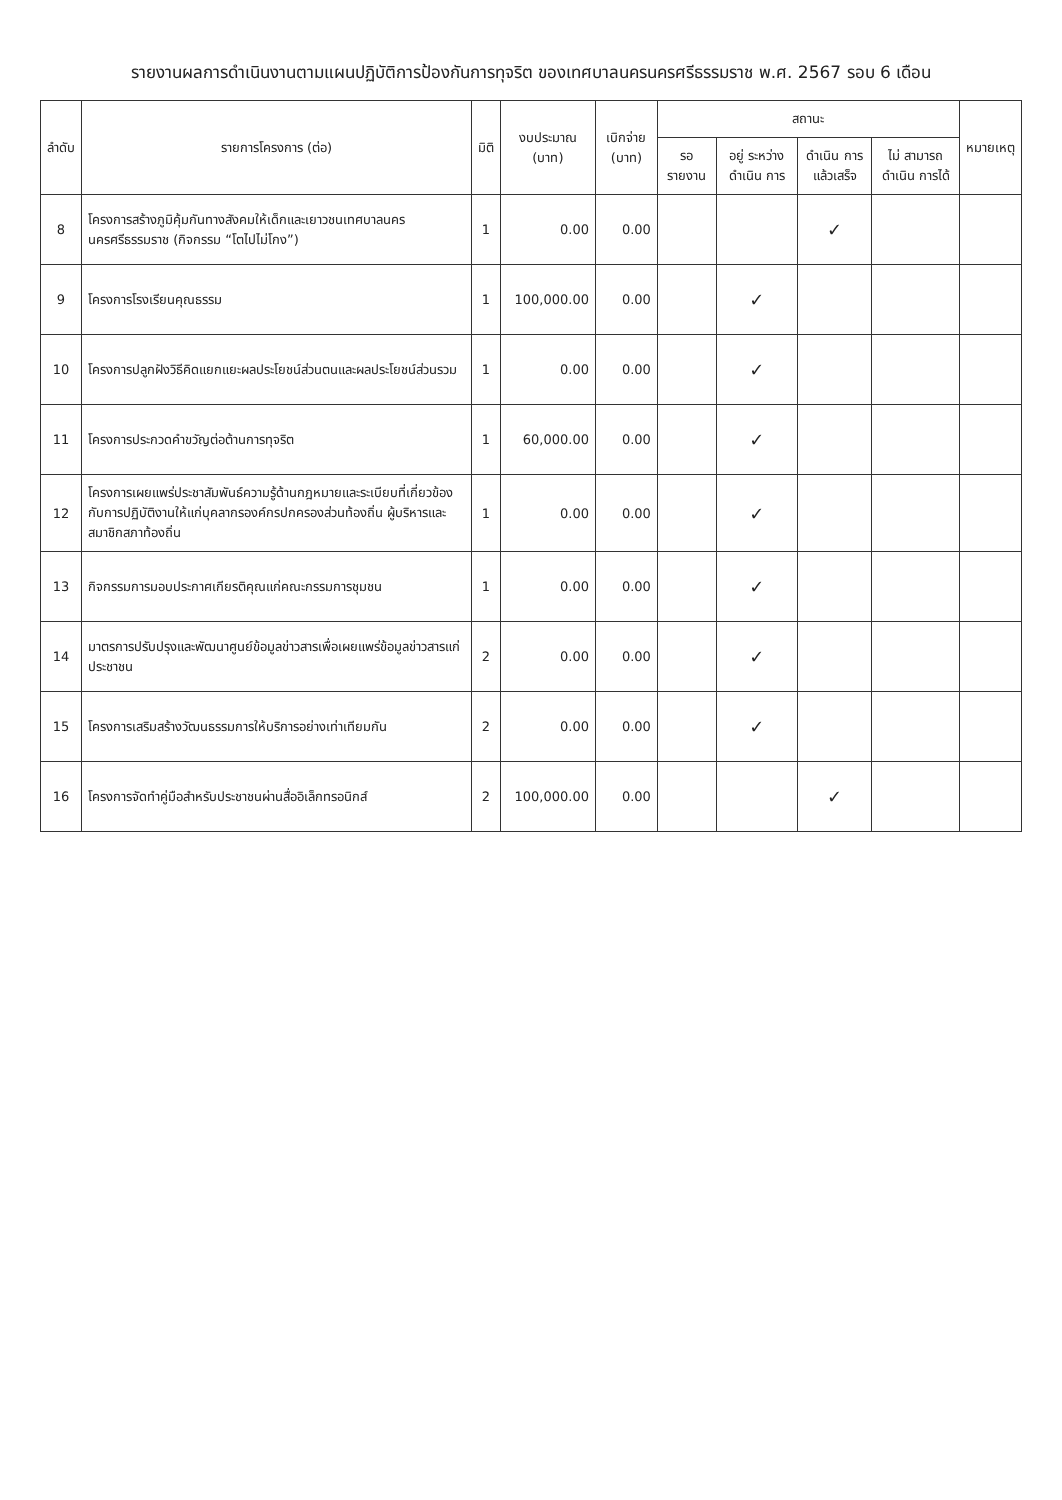รายงานผลการดำเนินงานตามแผนปฏิบัติการป้องกันการทุจริต ของเทศบาลนครนครศรีธรรมราช พ.ศ. 2567 รอบ 6 เดือน
| ลำดับ | รายการโครงการ (ต่อ) | มิติ | งบประมาณ (บาท) | เบิกจ่าย (บาท) | สถานะ | | | | หมายเหตุ |
| --- | --- | --- | --- | --- | --- | --- | --- | --- | --- |
| | | | | | รอ รายงาน | อยู่ ระหว่าง ดำเนิน การ | ดำเนิน การ แล้วเสร็จ | ไม่ สามารถ ดำเนิน การได้ | |
| 8 | โครงการสร้างภูมิคุ้มกันทางสังคมให้เด็กและเยาวชนเทศบาลนครนครศรีธรรมราช (กิจกรรม “โตไปไม่โกง”) | 1 | 0.00 | 0.00 | | | ✓ | | |
| 9 | โครงการโรงเรียนคุณธรรม | 1 | 100,000.00 | 0.00 | | ✓ | | | |
| 10 | โครงการปลูกฝังวิธีคิดแยกแยะผลประโยชน์ส่วนตนและผลประโยชน์ส่วนรวม | 1 | 0.00 | 0.00 | | ✓ | | | |
| 11 | โครงการประกวดคำขวัญต่อต้านการทุจริต | 1 | 60,000.00 | 0.00 | | ✓ | | | |
| 12 | โครงการเผยแพร่ประชาสัมพันธ์ความรู้ด้านกฎหมายและระเบียบที่เกี่ยวข้องกับการปฏิบัติงานให้แก่บุคลากรองค์กรปกครองส่วนท้องถิ่น ผู้บริหารและสมาชิกสภาท้องถิ่น | 1 | 0.00 | 0.00 | | ✓ | | | |
| 13 | กิจกรรมการมอบประกาศเกียรติคุณแก่คณะกรรมการชุมชน | 1 | 0.00 | 0.00 | | ✓ | | | |
| 14 | มาตรการปรับปรุงและพัฒนาศูนย์ข้อมูลข่าวสารเพื่อเผยแพร่ข้อมูลข่าวสารแก่ประชาชน | 2 | 0.00 | 0.00 | | ✓ | | | |
| 15 | โครงการเสริมสร้างวัฒนธรรมการให้บริการอย่างเท่าเทียมกัน | 2 | 0.00 | 0.00 | | ✓ | | | |
| 16 | โครงการจัดทำคู่มือสำหรับประชาชนผ่านสื่ออิเล็กทรอนิกส์ | 2 | 100,000.00 | 0.00 | | | ✓ | | |